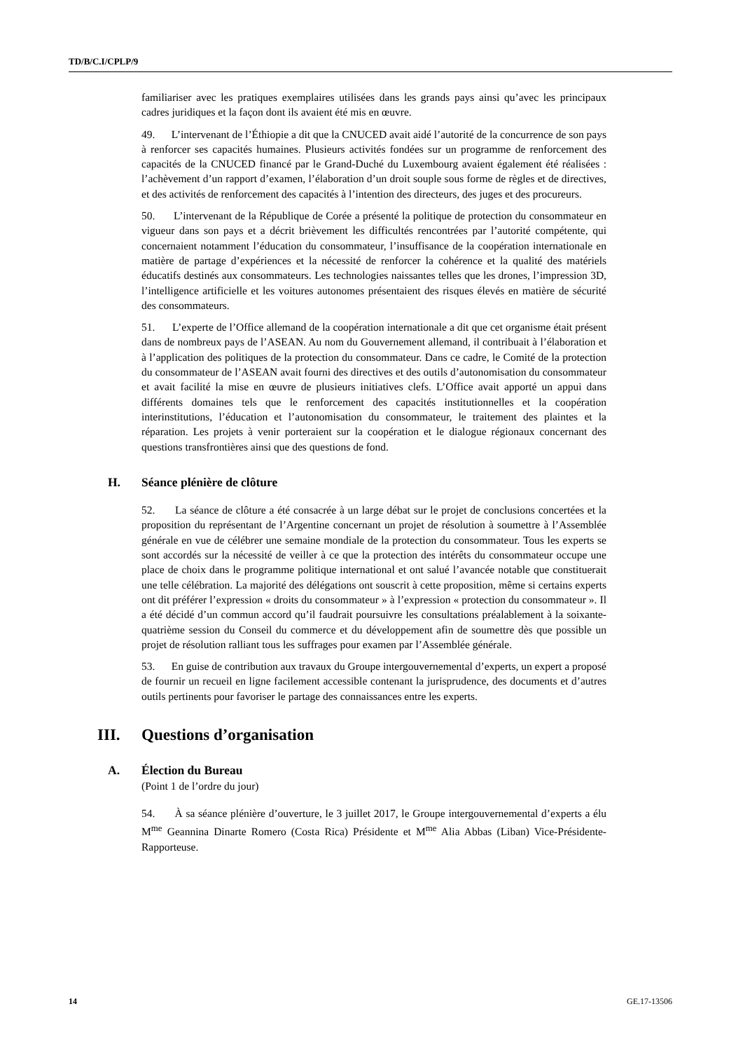TD/B/C.I/CPLP/9
familiariser avec les pratiques exemplaires utilisées dans les grands pays ainsi qu’avec les principaux cadres juridiques et la façon dont ils avaient été mis en œuvre.
49. L’intervenant de l’Éthiopie a dit que la CNUCED avait aidé l’autorité de la concurrence de son pays à renforcer ses capacités humaines. Plusieurs activités fondées sur un programme de renforcement des capacités de la CNUCED financé par le Grand-Duché du Luxembourg avaient également été réalisées : l’achèvement d’un rapport d’examen, l’élaboration d’un droit souple sous forme de règles et de directives, et des activités de renforcement des capacités à l’intention des directeurs, des juges et des procureurs.
50. L’intervenant de la République de Corée a présenté la politique de protection du consommateur en vigueur dans son pays et a décrit brièvement les difficultés rencontrées par l’autorité compétente, qui concernaient notamment l’éducation du consommateur, l’insuffisance de la coopération internationale en matière de partage d’expériences et la nécessité de renforcer la cohérence et la qualité des matériels éducatifs destinés aux consommateurs. Les technologies naissantes telles que les drones, l’impression 3D, l’intelligence artificielle et les voitures autonomes présentaient des risques élevés en matière de sécurité des consommateurs.
51. L’experte de l’Office allemand de la coopération internationale a dit que cet organisme était présent dans de nombreux pays de l’ASEAN. Au nom du Gouvernement allemand, il contribuait à l’élaboration et à l’application des politiques de la protection du consommateur. Dans ce cadre, le Comité de la protection du consommateur de l’ASEAN avait fourni des directives et des outils d’autonomisation du consommateur et avait facilité la mise en œuvre de plusieurs initiatives clefs. L’Office avait apporté un appui dans différents domaines tels que le renforcement des capacités institutionnelles et la coopération interinstitutions, l’éducation et l’autonomisation du consommateur, le traitement des plaintes et la réparation. Les projets à venir porteraient sur la coopération et le dialogue régionaux concernant des questions transfrontières ainsi que des questions de fond.
H. Séance plénière de clôture
52. La séance de clôture a été consacrée à un large débat sur le projet de conclusions concertées et la proposition du représentant de l’Argentine concernant un projet de résolution à soumettre à l’Assemblée générale en vue de célébrer une semaine mondiale de la protection du consommateur. Tous les experts se sont accordés sur la nécessité de veiller à ce que la protection des intérêts du consommateur occupe une place de choix dans le programme politique international et ont salué l’avancée notable que constituerait une telle célébration. La majorité des délégations ont souscrit à cette proposition, même si certains experts ont dit préférer l’expression « droits du consommateur » à l’expression « protection du consommateur ». Il a été décidé d’un commun accord qu’il faudrait poursuivre les consultations préalablement à la soixante-quatrième session du Conseil du commerce et du développement afin de soumettre dès que possible un projet de résolution ralliant tous les suffrages pour examen par l’Assemblée générale.
53. En guise de contribution aux travaux du Groupe intergouvernemental d’experts, un expert a proposé de fournir un recueil en ligne facilement accessible contenant la jurisprudence, des documents et d’autres outils pertinents pour favoriser le partage des connaissances entre les experts.
III. Questions d’organisation
A. Élection du Bureau
(Point 1 de l’ordre du jour)
54. À sa séance plénière d’ouverture, le 3 juillet 2017, le Groupe intergouvernemental d’experts a élu M<sup>me</sup> Geannina Dinarte Romero (Costa Rica) Présidente et M<sup>me</sup> Alia Abbas (Liban) Vice-Présidente-Rapporteuse.
14 GE.17-13506